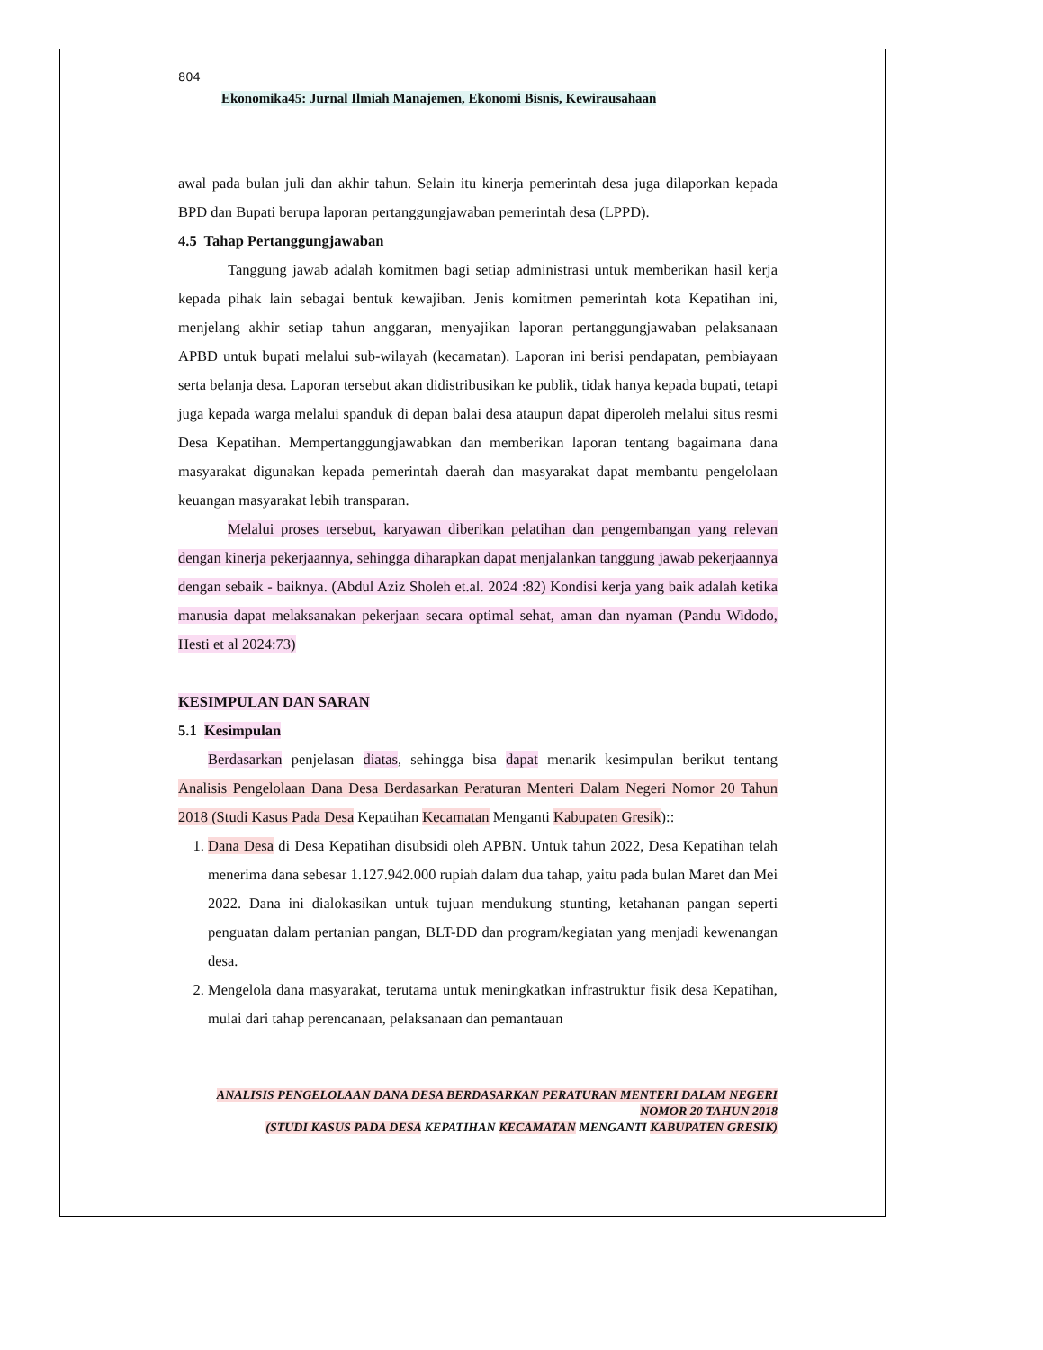804
Ekonomika45: Jurnal Ilmiah Manajemen, Ekonomi Bisnis, Kewirausahaan
awal pada bulan juli dan akhir tahun. Selain itu kinerja pemerintah desa juga dilaporkan kepada BPD dan Bupati berupa laporan pertanggungjawaban pemerintah desa (LPPD).
4.5 Tahap Pertanggungjawaban
Tanggung jawab adalah komitmen bagi setiap administrasi untuk memberikan hasil kerja kepada pihak lain sebagai bentuk kewajiban. Jenis komitmen pemerintah kota Kepatihan ini, menjelang akhir setiap tahun anggaran, menyajikan laporan pertanggungjawaban pelaksanaan APBD untuk bupati melalui sub-wilayah (kecamatan). Laporan ini berisi pendapatan, pembiayaan serta belanja desa. Laporan tersebut akan didistribusikan ke publik, tidak hanya kepada bupati, tetapi juga kepada warga melalui spanduk di depan balai desa ataupun dapat diperoleh melalui situs resmi Desa Kepatihan. Mempertanggungjawabkan dan memberikan laporan tentang bagaimana dana masyarakat digunakan kepada pemerintah daerah dan masyarakat dapat membantu pengelolaan keuangan masyarakat lebih transparan.
Melalui proses tersebut, karyawan diberikan pelatihan dan pengembangan yang relevan dengan kinerja pekerjaannya, sehingga diharapkan dapat menjalankan tanggung jawab pekerjaannya dengan sebaik - baiknya. (Abdul Aziz Sholeh et.al. 2024 :82) Kondisi kerja yang baik adalah ketika manusia dapat melaksanakan pekerjaan secara optimal sehat, aman dan nyaman (Pandu Widodo, Hesti et al 2024:73)
KESIMPULAN DAN SARAN
5.1 Kesimpulan
Berdasarkan penjelasan diatas, sehingga bisa dapat menarik kesimpulan berikut tentang Analisis Pengelolaan Dana Desa Berdasarkan Peraturan Menteri Dalam Negeri Nomor 20 Tahun 2018 (Studi Kasus Pada Desa Kepatihan Kecamatan Menganti Kabupaten Gresik)::
1. Dana Desa di Desa Kepatihan disubsidi oleh APBN. Untuk tahun 2022, Desa Kepatihan telah menerima dana sebesar 1.127.942.000 rupiah dalam dua tahap, yaitu pada bulan Maret dan Mei 2022. Dana ini dialokasikan untuk tujuan mendukung stunting, ketahanan pangan seperti penguatan dalam pertanian pangan, BLT-DD dan program/kegiatan yang menjadi kewenangan desa.
2. Mengelola dana masyarakat, terutama untuk meningkatkan infrastruktur fisik desa Kepatihan, mulai dari tahap perencanaan, pelaksanaan dan pemantauan
ANALISIS PENGELOLAAN DANA DESA BERDASARKAN PERATURAN MENTERI DALAM NEGERI NOMOR 20 TAHUN 2018
(STUDI KASUS PADA DESA KEPATIHAN KECAMATAN MENGANTI KABUPATEN GRESIK)